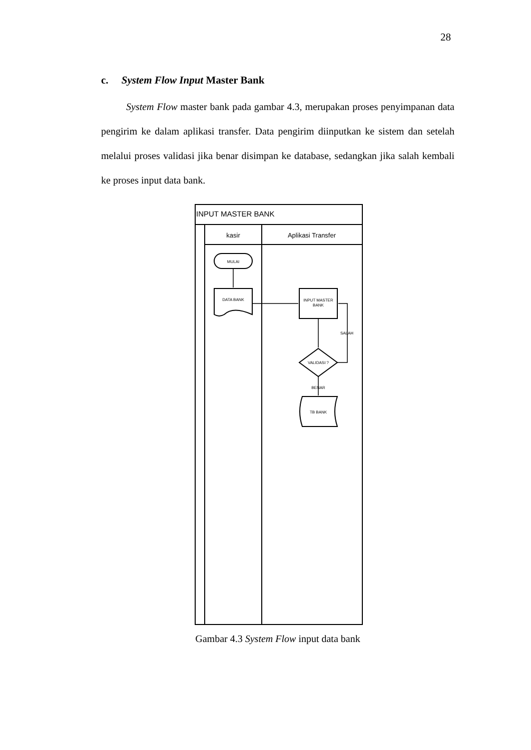28
c. System Flow Input Master Bank
System Flow master bank pada gambar 4.3, merupakan proses penyimpanan data pengirim ke dalam aplikasi transfer. Data pengirim diinputkan ke sistem dan setelah melalui proses validasi jika benar disimpan ke database, sedangkan jika salah kembali ke proses input data bank.
INPUT MASTER BANK
kasir
Aplikasi Transfer
MULAI
DATA BANK
INPUT MASTER
BANK
VALIDASI ?
SALAH
BENAR
TB BANK
Gambar 4.3 System Flow input data bank